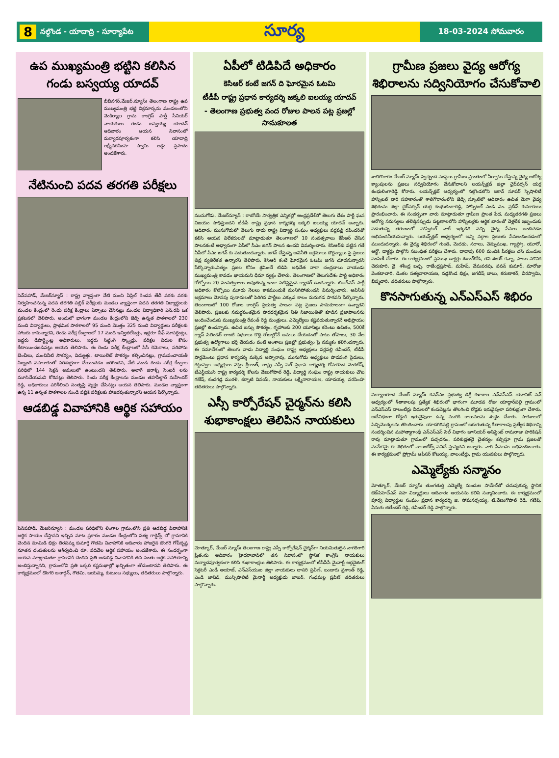8 నల్గొండ - యాదాద్రి - సూర్యాపేట
సూర్య
18-03-2024 సోమవారం
ఉప ముఖ్యమంత్రి భట్టిని కలిసిన గండు బస్వయ్య యాదవ్
బీబీనగర్,మేజర్,న్యూస్ః తెలంగాణ రాష్ట్ర ఉప ముఖ్యమంత్రి భట్టి విక్రమార్కను మండలంలోని వెంకిర్యాల గ్రామ కాంగ్రెస్ పార్టీ సీనియర్ నాయకులు గండు బస్వయ్య యాదవ్ ఆదివారం ఆయన నివాసంలో మర్యాదపూర్వకంగా కలిసి యాదాద్రి లక్ష్మీనరసింహ స్వామి లడ్డు ప్రసాదం అందజేశారు.
నేటినుంచి పదవ తరగతి పరీక్షలు
పెన్‌పహాడ్, మేజర్‌న్యూస్ : రాష్ట్ర వ్యాప్తంగా నేటి నుంచి ఏప్రిల్ రెండవ తేదీ వరకు వరకు నిర్వహించనున్న పదవ తరగతి పబ్లిక్ పరీక్షలకు మండల వ్యాప్తంగా పదవ తరగతి విద్యార్థులకు మండల కేంద్రంలో రెండు పరీక్ష కేంద్రాలు ఏర్పాటు చేసినట్లు మండల విద్యాధికారి ఎన్.రవి ఒక ప్రకటనలో తెలిపారు. అందులో భాగంగా మండల కేంద్రంలోని జెడ్పి ఉన్నత పాఠశాలలో 230 మంది విద్యార్థులు, ప్రాథమిక పాఠశాలలో 95 మంది మొత్తం 325 మంది విద్యార్థులు పరీక్షలకు హాజరు కానున్నారని, రెండు పరీక్ష కేంద్రాలలో 17 మంది ఇన్విజిలేటర్లు, ఇద్దరూ చీఫ్ సూపర్డెంట్లు, ఇద్దరు డిపార్ట్మెంట్ల అధికారులు, ఇద్దరు సిట్టింగ్ స్క్వాడ్లు, పరీక్షల విధుల కోసం కేటాయించబడినట్లు ఆయన తెలిపారు. ఈ రెండు పరీక్ష కేంద్రాలలో సీసీ కెమెరాలు, సరిపోను బెంచీలు, మంచినీటి సౌకర్యం, విద్యుత్తు, టాయిలెట్ సౌకర్యం కల్పించినట్లు, గ్రామపంచాయతీ సిబ్బంది సహకారంతో పరిశుభ్రంగా చేయించడం జరిగిందని, నేటి నుండి రెండు పరీక్ష కేంద్రాల పరిధిలో 144 సెక్షన్ అమలులో ఉంటుందని తెలిపారు. అలాగే జిరాక్స్ సెంటర్ లను మూసివేయమని కోరినట్లు తెలిపారు. రెండు పరీక్ష కేంద్రాలను మండల తహసీల్దార్ మహేందర్ రెడ్డి, అధికారులు పరిశీలించి సంతృప్తి వ్యక్తం చేసినట్లు ఆయన తెలిపారు. మండల వ్యాప్తంగా ఉన్న 11 ఉన్నత పాఠశాలల నుండి పబ్లిక్ పరీక్షలకు హాజరవుతున్నారని ఆయన పేర్కొన్నారు.
ఆడబిడ్డ వివాహానికి ఆర్థిక సహాయం
పెన్‌పహాడ్, మేజర్‌న్యూస్ : మండల పరిధిలోని లింగాల గ్రామంలోని ప్రతి ఆడబిడ్డ వివాహానికి ఆర్థిక సాయం చేస్తానని ఇచ్చిన మాట ప్రకారం మండల కేంద్రంలోని సత్య గార్డెన్స్ లో గ్రామానికి చెందిన మామిడి భిక్షం తిరపమ్మ కుమార్తె గౌతమి వివాహానికి ఆదివారం హాజరైన దొంగరి గోపీకృష్ణ నూతన దంపతులను ఆశీర్వదించి రూ. పదివేల ఆర్థిక సహాయం అందజేశారు. ఈ సందర్భంగా ఆయన మాట్లాడుతూ గ్రామానికి చెందిన ప్రతి ఆడబిడ్డ వివాహానికి తన వంతు ఆర్థిక సహాయాన్ని అందిస్తున్నానని, గ్రామంలోని ప్రతి ఒక్కరి కష్టసుఖాల్లో ఖచ్చితంగా తోడుంటానని తెలిపారు. ఈ కార్యక్రమంలో దొంగరి జనార్ధన్, గౌతమి, జయమ్మ, కుటుంబ సభ్యులు, తదితరులు పాల్గొన్నారు.
ఏపీలో టిడిపిదే అధికారం
కెసిఆర్ కంటే జగన్ ది ఘోరమైన ఓటమి
టీడీపీ రాష్ట్ర ప్రధాన కార్యదర్శి జక్కలి ఐలయ్య యాదవ్
- తెలంగాణ ప్రభుత్వ వంద రోజుల పాలన పట్ల ప్రజల్లో సానుకూలత
మునుగోడు, మేజర్‌న్యూస్ : రాబోయే సార్వత్రిక ఎన్నికల్లో ఆంధ్రప్రదేశ్‌లో తెలుగు దేశం పార్టీ ఘన విజయం సాధిస్తుందని టీడీపీ రాష్ట్ర ప్రధాన కార్యదర్శి జక్కలి ఐలయ్య యాదవ్ అన్నారు. ఆదివారం మునుగోడులో తెలుగు నాడు రాష్ట్ర విద్యార్థి సంఘం అధ్యక్షులు పర్లపల్లి రవీందర్‌తో కలిసి ఆయన విలేకరులతో మాట్లాడుతూ తెలంగాణలో 10 సంవత్సరాలు కేసీఆర్ చేసిన పాలనకంటే అధ్వానంగా ఏపీలో సీఎం జగన్ పాలన ఉందని విమర్శించారు. కెసిఆర్‌కు పట్టిన గతే ఏపీలో సీఎం జగన్ కు పడుతుందన్నారు. జగన్ చేస్తున్న అవినీతి అక్రమాలు దౌర్జన్యాలు పై ప్రజలు తీవ్ర వ్యతిరేకత ఉన్నారని తెలిపారు. కెసిఆర్ కంటే ఘోరమైన ఓటమి జగన్ చూడనున్నారని పేర్కొన్నారు.నిత్యం ప్రజల కోసం శ్రమించే టిడిపి అధినేత నారా చంద్రబాబు నాయుడు ముఖ్యమంత్రి కావడం ఖాయమని ధీమా వ్యక్తం చేశారు. తెలంగాణలో తెలుగుదేశం పార్టీ అధికారం కోల్పోయి 20 సంవత్సరాలు అవుతున్న ఇంకా పటిష్టమైన క్యాడర్ ఉందన్నారు. బిఆర్ఎస్ పార్టీ అధికారం కోల్పోయి మూడు నెలలు కాకముందుకే మునిగిపోతుందని విమర్శించారు. అవినీతి అక్రమాలు మోసపు పునాదులతో పెరిగిన పార్టీలు ఎక్కువ కాలం మనుగడ సాగవని పేర్కొన్నారు. తెలంగాణలో 100 రోజుల కాంగ్రెస్ ప్రభుత్వ పాలనా పట్ల ప్రజలు సానుకూలంగా ఉన్నారని తెలిపారు. ప్రజలకు సమర్థవంతమైన పారదర్శకమైన నీతి నిజాయితీతో కూడిన ప్రజాపాలనను అందించేందుకు ముఖ్యమంత్రి రేవంత్ రెడ్డి మంత్రులు, ఎమ్మెల్యేలు కష్టపడుతున్నారనే అభిప్రాయం ప్రజల్లో ఉందన్నారు. ఉచిత బస్సు సౌకర్యం, గృహాలకు 200 యూనిట్లు కరెంటు ఉచితం, 500కే గ్యాస్ సిలిండర్ లాంటి పథకాలు కొద్ది రోజుల్లోనే అమలు చేయడంతో పాటు తోపాటు, 30 వేల ప్రభుత్వ ఉద్యోగాలు భర్తీ చేయడం వంటి అంశాలు ప్రజల్లో ప్రభుత్వం పై నమ్మకం కలిగిందన్నారు. ఈ సమావేశంలో తెలుగు నాడు విద్యార్థి సంఘం రాష్ట్ర అధ్యక్షులు పర్లపల్లి రవీందర్, టీడీపీ పార్లమెంటు ప్రధాన కార్యదర్శి మక్కెన అప్పారావు, మునుగోడు అధ్యక్షులు పొడవంగి సైదులు, గట్టుప్పల అధ్యక్షులు నెట్టు శ్రీకాంత్, రాష్ట్ర ఎస్సీ సెల్ ప్రధాన కార్యదర్శి గోసుకొండ వెంకటేష్, టీఎన్టీయుసి రాష్ట్ర కార్యదర్శి కోలను వేణుగోపాల్ రెడ్డి, విద్యార్థి సంఘం రాష్ట్ర నాయకులు చౌట గణేష్, కందగడ్ల మురళి, కర్నాటి వినయ్, నాయకులు లక్ష్మీనారాయణ, యాదయ్య, నరసింహ తదితరులు పాల్గొన్నారు.
ఎస్సీ కార్పోరేషన్ చైర్మన్‌ను కలిసి శుభాకాంక్షలు తెలిపిన నాయకులు
మోత్కూర్, మేజర్ న్యూస్ః తెలంగాణ రాష్ట్ర ఎస్సీ కార్పోరేషన్ చైర్మన్‌గా నియమితులైన నాగరిగారి ప్రీతంను ఆదివారం హైదరాబాద్‌లో తన నివాసంలో స్థానిక కాంగ్రెస్ నాయకులు మర్యాదపూర్వకంగా కలిసి శుభాకాంక్షలు తెలిపారు. ఈ కార్యక్రమంలో టీపీసీసీ మైనార్టీ ఆర్గనైజింగ్ సెక్రటరీ ఎండీ అయాజ్, ఎన్ఎస్‌యుఐ జిల్లా నాయకులు దాసరి ప్రవీణ్, బండారు ప్రశాంత్ రెడ్డి, ఎండి జావిద్, మున్సిపాలిటీ మైనార్టీ అధ్యక్షుడు బాబర్, గంధమల్ల ప్రవీణ్ తదితరులు పాల్గొన్నారు.
గ్రామీణ ప్రజలు వైద్య ఆరోగ్య శిభిరాలను సద్వినియోగం చేసుకోవాలి
శాలిగౌరారం మేజర్ న్యూస్ః స్వచ్ఛంద సంస్థలు గ్రామీణ ప్రాంతంలో ఏర్పాటు చేస్తున్న వైద్య ఆరోగ్య క్యాంపులను ప్రజలు సద్వినియోగం చేసుకోవాలని లయన్స్‌క్లబ్ జిల్లా చైర్‌పర్సన్ యర్ర శంభులింగారెడ్డి కోరారు. లయన్స్‌క్లబ్ ఆధ్వర్యంలో నల్గొండలోని ఐకాన్ సూపర్ స్పెషాలిటీ హాస్పిటల్ వారి సహకారంతో శాలిగౌరారంలోని జెడ్పి స్కూల్‌లో ఆదివారం ఉచిత మెగా వైద్య శిభిరంను జిల్లా చైర్‌పర్సన్ యర్ర శంభులింగారెడ్డి, హాస్పిటల్ ఎండి ఎం. ప్రదీప్ కుమారులు ప్రారంభించారు. ఈ సందర్భంగా వారు మాట్లాడుతూ గ్రామీణ ప్రాంత పేద, మధ్యతరగతి ప్రజలు ఆరోగ్య సమస్యలు తలెత్తినప్పుడు పట్టణాలలోని హాస్పిటళ్లకు ఆర్థిక భారంతో వెళ్లలేక ఇబ్బందుకు పడుతున్న తరుణంలో హాస్పిటల్ వారే ఇక్కడికి వచ్చి వైద్య సేవలు అందిచడం అభినందనీయమన్నారు. లయన్స్‌క్లబ్ ఆధ్వర్యంలో అన్ని వర్గాల ప్రజలకు సేవలందించడంలో ముందుదన్నారు. ఈ వైద్య శిభిరంలో గుండె, మెదడు, నరాలు, వెన్నుముఖ, గ్యాస్ట్రో, యూరో, ఆర్థో, డాక్టర్లు పాల్గొని సబంధిత పరీక్షలు చేశారు. దాదాపు 600 మందికి పీరక్షలు చసి మందుల పంపిణీ చేశారు. ఈ కార్యక్రమంలో ప్రముఖ డాక్టర్లు శశాంక్‌కోడి, రవి శంకర్ కన్నా, సాయి మౌనిక చెరుకూరి, వై. శశీంద్ర బచ్చ, రాజేంద్రప్రసాద్, మహేష్, వేమవరపు, పవన్ కుమార్, మారోజు వెంకటాచారి, డెంకల సత్యనారాయణ, వడ్లకొండ భిక్షం, జగదీష్ బాబు, కరుణాకర్, వీరస్వామి, భీష్మచారి, తదితరులు పాల్గొన్నారు.
కొనసాగుతున్న ఎన్ఎస్ఎస్ శిభిరం
మిర్యాలగూడ మేజర్ న్యూస్ః కెఎన్ఎం ప్రభుత్వ డిగ్రీ కళాశాల ఎన్ఎస్ఎస్ యూనిట్ వన్ ఆధ్వర్యంలో శీతాకాలపు ప్రత్యేక శిభిరంలో భాగంగా మూడవ రోజు యాద్గార్‌పల్లి గ్రామంలో ఎన్ఎస్ఎస్ వాలంటీర్లు వీధులలో కంపచెట్లను తొలగించి రోడ్లకు ఇరువైపులా పరిశుభ్రంగా చేశారు. అదేవిధంగా రోడ్డుకి ఇరువైపులా ఉన్న మురికి కాలువలను శుభ్రం చేశారు. పాఠశాలలో పిచ్చిమొక్కలను తొలగించారు. యాదగిరిపల్లి గ్రామంలో జరుగుతున్న శీతాకాలపు ప్రత్యేక శిభిరాన్ని సందర్శించిన మహాత్మాగాంధీ ఎన్ఎస్ఎస్ సెల్ విభాగం జూనియర్ అసిస్టెంట్ రామరాజు హరికిషన్ రావు మాట్లాడుతూ గ్రామంలో పచ్చదనం, పరిశుభ్రతనై చైతన్యం కల్పిస్తూ గ్రామ ప్రజలతో మమేకమై ఈ శిభిరంలో వాలంటీర్స్ పనిచే స్తున్నదని అన్నారు. వారి సేవలను అభినందించారు. ఈ కార్యక్రమంలో ప్రోగ్రామ్ ఆఫీసర్ కోటయ్య, వాలంటీర్లు, గ్రామ యువకులు పాల్గొన్నారు.
ఎమ్మెల్యేకు సన్మానం
మోత్కూర్, మేజర్ న్యూస్ః తుంగతుర్తి ఎమ్మెల్యే మందుల సామేల్‌తో చదువుకున్న స్థానిక జెడ్‌పిహెచ్ఎస్ సహ విద్యార్థులు ఆదివారం ఆయనను కలిసి సన్మానించారు. ఈ కార్యక్రమంలో పూర్వ విద్యార్థుల సంఘం ప్రధాన కార్యదర్శి జి. సోమనర్సయ్య, టి.వేణుగోపాల్ రెడి, గణేష్, ఏనుగు జితేందర్ రెడ్డి, రవీందర్ రెడ్డి పాల్గొన్నారు.